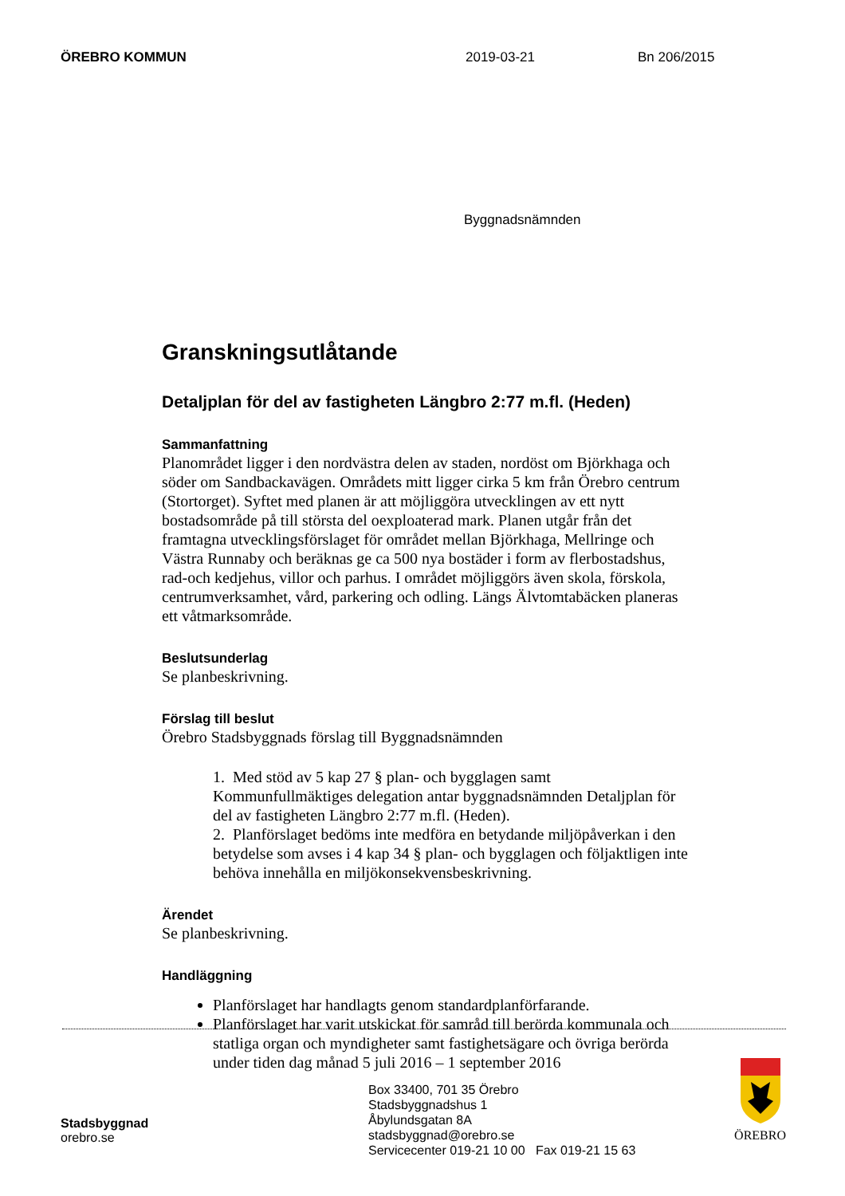ÖREBRO KOMMUN 2019-03-21 Bn 206/2015
Byggnadsnämnden
Granskningsutlåtande
Detaljplan för del av fastigheten Längbro 2:77 m.fl. (Heden)
Sammanfattning
Planområdet ligger i den nordvästra delen av staden, nordöst om Björkhaga och söder om Sandbackavägen. Områdets mitt ligger cirka 5 km från Örebro centrum (Stortorget). Syftet med planen är att möjliggöra utvecklingen av ett nytt bostadsområde på till största del oexploaterad mark. Planen utgår från det framtagna utvecklingsförslaget för området mellan Björkhaga, Mellringe och Västra Runnaby och beräknas ge ca 500 nya bostäder i form av flerbostadshus, rad-och kedjehus, villor och parhus. I området möjliggörs även skola, förskola, centrumverksamhet, vård, parkering och odling. Längs Älvtomtabäcken planeras ett våtmarksområde.
Beslutsunderlag
Se planbeskrivning.
Förslag till beslut
Örebro Stadsbyggnads förslag till Byggnadsnämnden
1. Med stöd av 5 kap 27 § plan- och bygglagen samt Kommunfullmäktiges delegation antar byggnadsnämnden Detaljplan för del av fastigheten Längbro 2:77 m.fl. (Heden).
2. Planförslaget bedöms inte medföra en betydande miljöpåverkan i den betydelse som avses i 4 kap 34 § plan- och bygglagen och följaktligen inte behöva innehålla en miljökonsekvensbeskrivning.
Ärendet
Se planbeskrivning.
Handläggning
Planförslaget har handlagts genom standardplanförfarande.
Planförslaget har varit utskickat för samråd till berörda kommunala och statliga organ och myndigheter samt fastighetsägare och övriga berörda under tiden dag månad 5 juli 2016 – 1 september 2016
Stadsbyggnad
orebro.se
Box 33400, 701 35 Örebro
Stadsbyggnadshus 1
Åbylundsgatan 8A
stadsbyggnad@orebro.se
Servicecenter 019-21 10 00 Fax 019-21 15 63
ÖREBRO